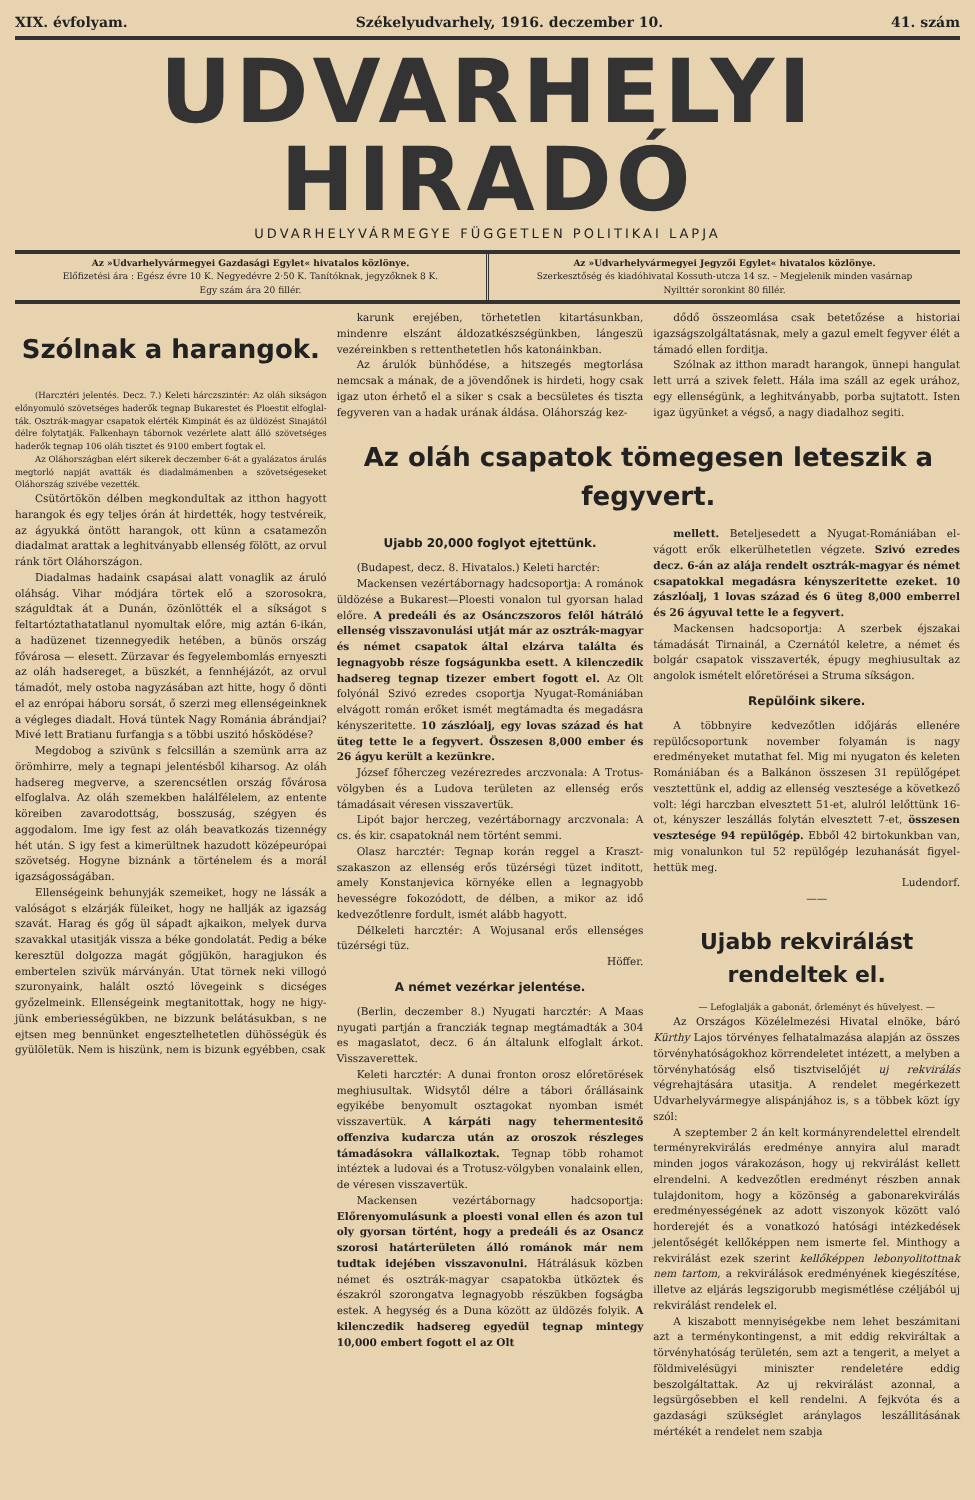XIX. évfolyam. Székelyudvarhely, 1916. deczember 10. 41. szám
UDVARHELYI HIRADÓ
UDVARHELYVÁRMEGYE FÜGGETLEN POLITIKAI LAPJA
Az »Udvarhelyvármegyei Gazdasági Egylet« hivatalos közlönye.
Előfizetési ára : Egész évre 10 K. Negyedévre 2·50 K. Tanítóknak, jegyzőknek 8 K.
Egy szám ára 20 fillér.
Az »Udvarhelyvármegyei Jegyzői Egylet« hivatalos közlönye.
Szerkesztőség és kiadóhivatal Kossuth-utcza 14 sz. – Megjelenik minden vasárnap
Nyilttér soronkint 80 fillér.
Szólnak a harangok.
(Harcztéri jelentés. Decz. 7.) Keleti hárczszintér: Az oláh siksá­gon előnyomuló szövetséges haderők tegnap Bukarestet és Ploestit elfoglal­ták. Osztrák-magyar csapatok elérték Kimpinát és az üldözést Sinajától délre folytatják. Falkenhayn táborn­ok vezér­lete alatt álló szövetséges haderők teg­nap 106 oláh tisztet és 9100 embert fogtak el.
Az Oláhországban elért sikerek deczember 6-át a gyalázatos árulás megtorló napját avatták és diadalmá­menben a szövetségeseket Oláhország szivébe vezették.
Csütörtökön délben megkondultak az itt­hon hagyott harangok és egy teljes órán át hirdették, hogy testvéreik, az ágyukká ön­tött harangok, ott künn a csatamezőn diadal­mat arattak a leghitványabb ellenség fölött, az orvul ránk tört Oláhországon.
Diadalmas hadaink csapásai alatt vo­naglik az áruló oláhság. Vihar módjára tör­tek elő a szorosokra, száguldtak át a Dunán, özönlötték el a síkságot s feltartóztathatat­lanul nyomultak előre, mig aztán 6-ikán, a hadüzenet tizennegyedik hetében, a bünös ország fővárosa — elesett. Zürzavar és fe­gyelembomlás ernyeszti az oláh hadsereget, a büszkét, a fennhéjázót, az orvul támadót, mely ostoba nagyzásában azt hitte, hogy ő dönti el az enrópai háboru sorsát, ő szerzi meg ellenségeinknek a végleges diadalt. Hová tüntek Nagy Románia ábrándjai? Mivé lett Bratianu furfangja s a többi uszitó hős­ködése?
Megdobog a szivünk s felcsillán a sze­münk arra az örömhirre, mely a tegnapi je­lentésből kiharsog. Az oláh hadsereg meg­verve, a szerencsétlen ország fővárosa elfog­lalva. Az oláh szemekben halálfélelem, az entente köreiben zavarodottság, bosszuság, szégyen és aggodalom. Ime igy fest az oláh beavatkozás tizennégy hét után. S igy fest a kimerültnek hazudott középeurópai szövet­ség. Hogyne biznánk a történelem és a mo­rál igazságosságában.
Ellenségeink behunyják szemeiket, hogy ne lássák a valóságot s elzárják füleiket, hogy ne hallják az igazság szavát. Harag és gőg ül sápadt ajkaikon, melyek durva sza­vakkal utasitják vissza a béke gondolatát. Pedig a béke keresztül dolgozza magát gőg­jükön, haragjukon és embertelen szivük már­ványán. Utat törnek neki villogó szuronyaink, halált osztó lövegeink s dicséges győzelmeink. Ellenségeink megtanitottak, hogy ne higy­jünk emberiességükben, ne bizzunk belátá­sukban, s ne ejtsen meg bennünket engesz­telhetetlen dühösségük és gyülöletük. Nem is hiszünk, nem is bizunk egyébben, csak
karunk erejében, törhetetlen kitartásunkban, mindenre elszánt áldozatkészségünkben, láng­eszü vezéreinkben s rettenthetetlen hős ka­tonáinkban.
Az árulók bünhődése, a hitszegés meg­torlása nemcsak a mának, de a jövendőnek is hirdeti, hogy csak igaz uton érhető el a siker s csak a becsületes és tiszta fegyveren van a hadak urának áldása. Oláhország kez-
dődő összeomlása csak betetőzése a historiai igazságszolgáltatásnak, mely a gazul emelt fegyver élét a támadó ellen forditja.
Szólnak az itthon maradt harangok, ünnepi hangulat lett urrá a szivek felett. Hála ima száll az egek urához, egy ellensé­günk, a leghitványabb, porba sujtatott. Isten igaz ügyünket a végső, a nagy diadalhoz segiti.
Az oláh csapatok tömegesen leteszik a fegyvert.
Ujabb 20,000 foglyot ejtettünk.
(Budapest, decz. 8. Hivatalos.) Keleti harctér:
Mackensen vezértábornagy hadcsoportja: A románok üldözése a Bukarest—Ploesti vonalon tul gyorsan halad előre. A predeáli és az Osáncz­szoros felől hátráló ellenség visszavonulási utját már az osztrák-magyar és német csapatok által elzárva találta és legnagyobb része fogságunkba esett. A kilenczedik hadsereg tegnap tizezer em­bert fogott el. Az Olt folyónál Szivó ezredes cso­portja Nyugat-Romániában elvágott román erőket ismét megtámadta és megadásra kényszeritette. 10 zászlóalj, egy lovas század és hat üteg tette le a fegyvert. Összesen 8,000 ember és 26 ágyu került a kezünkre.
József főherczeg vezérezredes arczvonala: A Trotus-völgyben és a Ludova területen az ellen­ség erős támadásait véresen visszavertük.
Lipót bajor herczeg, vezértábornagy arcz­vonala: A cs. és kir. csapatoknál nem történt semmi.
Olasz harcztér: Tegnap korán reggel a Kraszt-szakaszon az ellenség erős tüzérségi tüzet inditott, amely Konstanjevica környéke ellen a legnagyobb hevességre fokozódott, de délben, a mikor az idő kedvezőtlenre fordult, ismét alább hagyott.
Délkeleti harcztér: A Wojusanal erős ellen­séges tüzérségi tüz.
Höffer.
A német vezérkar jelentése.
(Berlin, deczember 8.) Nyugati harcztér: A Maas nyugati partján a francziák tegnap meg­támadták a 304 es magaslatot, decz. 6 án álta­lunk elfoglalt árkot. Visszaverettek.
Keleti harcztér: A dunai fronton orosz előre­törések meghiusultak. Widsytől délre a tábori őrállásaink egyikébe benyomult osztagokat nyom­ban ismét visszavertük. A kárpáti nagy teher­mentesitő offenziva kudarcza után az oroszok részleges támadásokra vállalkoztak. Tegnap több rohamot intéztek a ludovai és a Trotusz-völgyben vonalaink ellen, de véresen visszavertük.
Mackensen vezértábornagy hadcsoportja: Előrenyomulásunk a ploesti vonal ellen és azon tul oly gyorsan történt, hogy a predeáli és az Osancz szorosi határterületen álló románok már nem tudtak idejében visszavonulni. Hátrálásuk közben német és osztrák-magyar csapatokba ütköztek és északról szorongatva legnagyobb részükben fog­ságba estek. A hegység és a Duna között az ül­dözés folyik. A kilenczedik hadsereg egyedül tegnap mintegy 10,000 embert fogott el az Olt
mellett. Beteljesedett a Nyugat-Romániában el­vágott erők elkerülhetetlen végzete. Szivó ezre­des decz. 6-án az alája rendelt osztrák-magyar és német csapatokkal megadásra kényszeritette ezeket. 10 zászlóalj, 1 lovas század és 6 üteg 8,000 emberrel és 26 ágyuval tette le a fegyvert.
Mackensen hadcsoportja: A szerbek éjszakai támadását Tirnainál, a Czernától keletre, a német és bolgár csapatok visszaverték, épugy meghiu­sultak az angolok ismételt előretörései a Struma síkságon.
Repülőink sikere.
A többnyire kedvezőtlen időjárás ellenére repülőcsoportunk november folyamán is nagy eredményeket mutathat fel. Mig mi nyugaton és keleten Romániában és a Balkánon összesen 31 repülőgépet vesztettünk el, addig az ellenség vesztesége a következő volt: légi harczban elvesz­tett 51-et, alulról lelőttünk 16-ot, kényszer leszál­lás folytán elvesztett 7-et, összesen vesztesége 94 repülőgép. Ebből 42 birtokunkban van, mig vonalunkon tul 52 repülőgép lezuhanását figyel­hettük meg.
Ludendorf.
——
Ujabb rekvirálást rendeltek el.
— Lefoglalják a gabonát, őrleményt és hüvelyest. —
Az Országos Közélelmezési Hivatal elnöke, báró Kürthy Lajos törvényes felhatalmazása alap­ján az összes törvényhatóságokhoz körrendeletet intézett, a melyben a törvényhatóság első tiszt­viselőjét uj rekvirálás végrehajtására utasitja. A rendelet megérkezett Udvarhelyvármegye alispán­jához is, s a többek közt így szól:
A szeptember 2 án kelt kormányrendelettel elrendelt terményrekvirálás eredménye annyira alul maradt minden jogos várakozáson, hogy uj rekvirálást kellett elrendelni. A kedvezőtlen ered­ményt részben annak tulajdonitom, hogy a kö­zönség a gabonarekvirálás eredményességének az adott viszonyok között való horderejét és a vo­natkozó hatósági intézkedések jelentőségét kellő­képpen nem ismerte fel. Minthogy a rekvirálást ezek szerint kellőképpen lebonyolitottnak nem tar­tom, a rekvirálások eredményének kiegészítése, illetve az eljárás legszigorubb megismétlése czél­jából uj rekvirálást rendelek el.
A kiszabott mennyiségekbe nem lehet be­számitani azt a terménykontingenst, a mit eddig rekviráltak a törvényhatóság területén, sem azt a tengerit, a melyet a földmivelésügyi miniszter rendeletére eddig beszolgáltattak. Az uj rekvirálást azonnal, a legsürgősebben el kell rendelni. A fejkvóta és a gazdasági szükséglet aránylagos leszállitásának mértékét a rendelet nem szabja